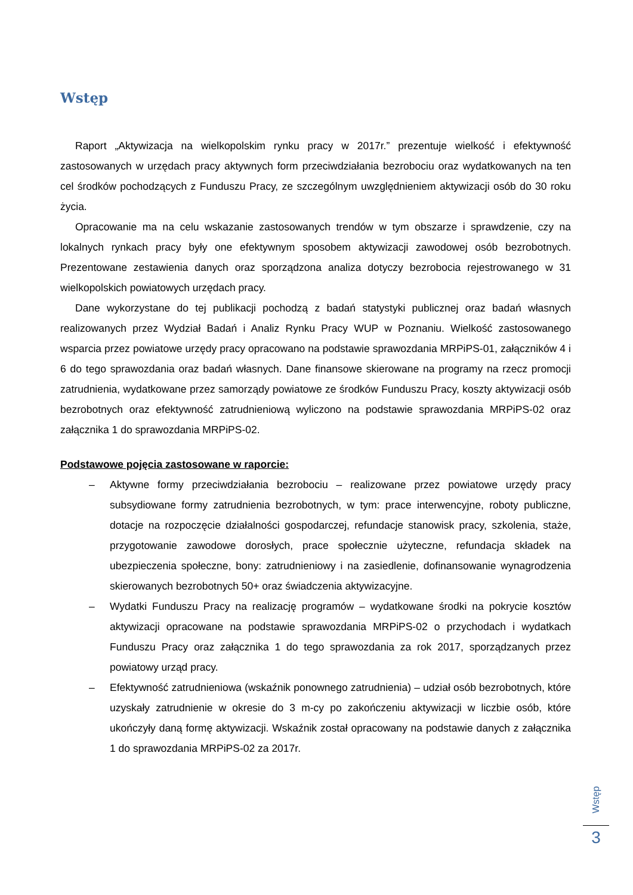Wstęp
Raport „Aktywizacja na wielkopolskim rynku pracy w 2017r.” prezentuje wielkość i efektywność zastosowanych w urzędach pracy aktywnych form przeciwdziałania bezrobociu oraz wydatkowanych na ten cel środków pochodzących z Funduszu Pracy, ze szczególnym uwzględnieniem aktywizacji osób do 30 roku życia.
Opracowanie ma na celu wskazanie zastosowanych trendów w tym obszarze i sprawdzenie, czy na lokalnych rynkach pracy były one efektywnym sposobem aktywizacji zawodowej osób bezrobotnych. Prezentowane zestawienia danych oraz sporządzona analiza dotyczy bezrobocia rejestrowanego w 31 wielkopolskich powiatowych urzędach pracy.
Dane wykorzystane do tej publikacji pochodzą z badań statystyki publicznej oraz badań własnych realizowanych przez Wydział Badań i Analiz Rynku Pracy WUP w Poznaniu. Wielkość zastosowanego wsparcia przez powiatowe urzędy pracy opracowano na podstawie sprawozdania MRPiPS-01, załączników 4 i 6 do tego sprawozdania oraz badań własnych. Dane finansowe skierowane na programy na rzecz promocji zatrudnienia, wydatkowane przez samorządy powiatowe ze środków Funduszu Pracy, koszty aktywizacji osób bezrobotnych oraz efektywność zatrudnieniową wyliczono na podstawie sprawozdania MRPiPS-02 oraz załącznika 1 do sprawozdania MRPiPS-02.
Podstawowe pojęcia zastosowane w raporcie:
– Aktywne formy przeciwdziałania bezrobociu – realizowane przez powiatowe urzędy pracy subsydiowane formy zatrudnienia bezrobotnych, w tym: prace interwencyjne, roboty publiczne, dotacje na rozpoczęcie działalności gospodarczej, refundacje stanowisk pracy, szkolenia, staże, przygotowanie zawodowe dorosłych, prace społecznie użyteczne, refundacja składek na ubezpieczenia społeczne, bony: zatrudnieniowy i na zasiedlenie, dofinansowanie wynagrodzenia skierowanych bezrobotnych 50+ oraz świadczenia aktywizacyjne.
– Wydatki Funduszu Pracy na realizację programów – wydatkowane środki na pokrycie kosztów aktywizacji opracowane na podstawie sprawozdania MRPiPS-02 o przychodach i wydatkach Funduszu Pracy oraz załącznika 1 do tego sprawozdania za rok 2017, sporządzanych przez powiatowy urząd pracy.
– Efektywność zatrudnieniowa (wskaźnik ponownego zatrudnienia) – udział osób bezrobotnych, które uzyskały zatrudnienie w okresie do 3 m-cy po zakończeniu aktywizacji w liczbie osób, które ukończyły daną formę aktywizacji. Wskaźnik został opracowany na podstawie danych z załącznika 1 do sprawozdania MRPiPS-02 za 2017r.
Wstęp
3